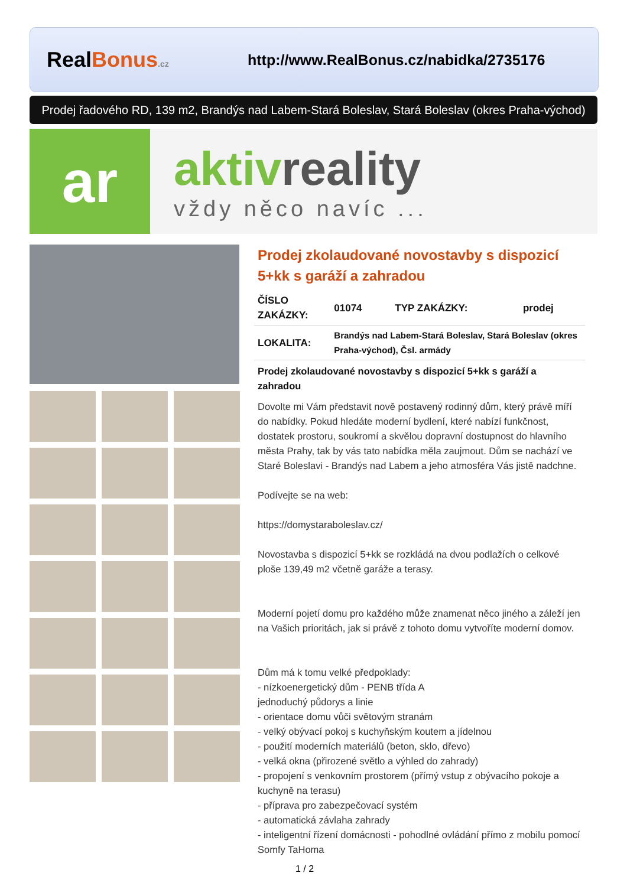RealBonus.cz
http://www.RealBonus.cz/nabidka/2735176
Prodej řadového RD, 139 m2, Brandýs nad Labem-Stará Boleslav, Stará Boleslav (okres Praha-východ)
ar
aktivreality
vždy něco navíc ...
Prodej zkolaudované novostavby s dispozicí 5+kk s garáží a zahradou
| ČÍSLO ZAKÁZKY: | 01074 | TYP ZAKÁZKY: | prodej |
| LOKALITA: | Brandýs nad Labem-Stará Boleslav, Stará Boleslav (okres Praha-východ), Čsl. armády | | |
Prodej zkolaudované novostavby s dispozicí 5+kk s garáží a zahradou
Dovolte mi Vám představit nově postavený rodinný dům, který právě míří do nabídky. Pokud hledáte moderní bydlení, které nabízí funkčnost, dostatek prostoru, soukromí a skvělou dopravní dostupnost do hlavního města Prahy, tak by vás tato nabídka měla zaujmout. Dům se nachází ve Staré Boleslavi - Brandýs nad Labem a jeho atmosféra Vás jistě nadchne.
Podívejte se na web:
https://domystaraboleslav.cz/
Novostavba s dispozicí 5+kk se rozkládá na dvou podlažích o celkové ploše 139,49 m2 včetně garáže a terasy.
Moderní pojetí domu pro každého může znamenat něco jiného a záleží jen na Vašich prioritách, jak si právě z tohoto domu vytvoříte moderní domov.
Dům má k tomu velké předpoklady:
- nízkoenergetický dům - PENB třída A
jednoduchý půdorys a linie
- orientace domu vůči světovým stranám
- velký obývací pokoj s kuchyňským koutem a jídelnou
- použití moderních materiálů (beton, sklo, dřevo)
- velká okna (přirozené světlo a výhled do zahrady)
- propojení s venkovním prostorem (přímý vstup z obývacího pokoje a kuchyně na terasu)
- příprava pro zabezpečovací systém
- automatická závlaha zahrady
- inteligentní řízení domácnosti - pohodlné ovládání přímo z mobilu pomocí Somfy TaHoma
1 / 2